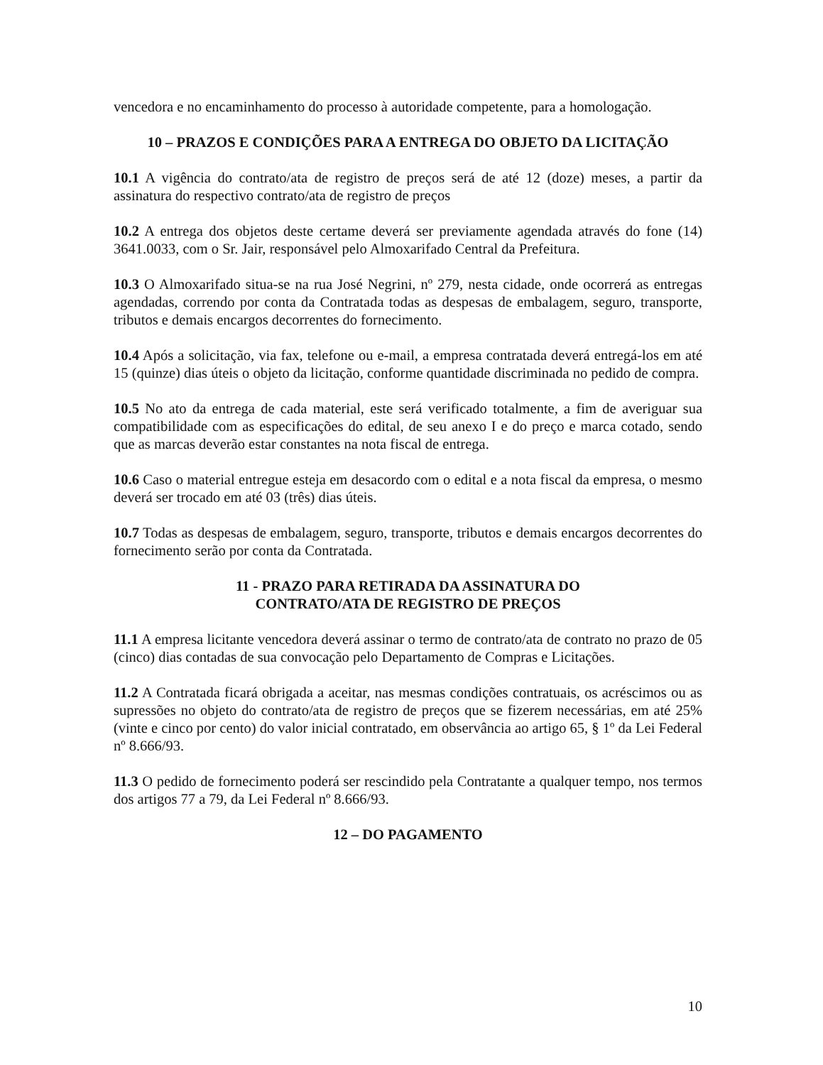vencedora e no encaminhamento do processo à autoridade competente, para a homologação.
10 – PRAZOS E CONDIÇÕES PARA A ENTREGA DO OBJETO DA LICITAÇÃO
10.1 A vigência do contrato/ata de registro de preços será de até 12 (doze) meses, a partir da assinatura do respectivo contrato/ata de registro de preços
10.2 A entrega dos objetos deste certame deverá ser previamente agendada através do fone (14) 3641.0033, com o Sr. Jair, responsável pelo Almoxarifado Central da Prefeitura.
10.3 O Almoxarifado situa-se na rua José Negrini, nº 279, nesta cidade, onde ocorrerá as entregas agendadas, correndo por conta da Contratada todas as despesas de embalagem, seguro, transporte, tributos e demais encargos decorrentes do fornecimento.
10.4 Após a solicitação, via fax, telefone ou e-mail, a empresa contratada deverá entregá-los em até 15 (quinze) dias úteis o objeto da licitação, conforme quantidade discriminada no pedido de compra.
10.5 No ato da entrega de cada material, este será verificado totalmente, a fim de averiguar sua compatibilidade com as especificações do edital, de seu anexo I e do preço e marca cotado, sendo que as marcas deverão estar constantes na nota fiscal de entrega.
10.6 Caso o material entregue esteja em desacordo com o edital e a nota fiscal da empresa, o mesmo deverá ser trocado em até 03 (três) dias úteis.
10.7 Todas as despesas de embalagem, seguro, transporte, tributos e demais encargos decorrentes do fornecimento serão por conta da Contratada.
11 - PRAZO PARA RETIRADA DA ASSINATURA DO
CONTRATO/ATA DE REGISTRO DE PREÇOS
11.1 A empresa licitante vencedora deverá assinar o termo de contrato/ata de contrato no prazo de 05 (cinco) dias contadas de sua convocação pelo Departamento de Compras e Licitações.
11.2 A Contratada ficará obrigada a aceitar, nas mesmas condições contratuais, os acréscimos ou as supressões no objeto do contrato/ata de registro de preços que se fizerem necessárias, em até 25% (vinte e cinco por cento) do valor inicial contratado, em observância ao artigo 65, § 1º da Lei Federal nº 8.666/93.
11.3 O pedido de fornecimento poderá ser rescindido pela Contratante a qualquer tempo, nos termos dos artigos 77 a 79, da Lei Federal nº 8.666/93.
12 – DO PAGAMENTO
10